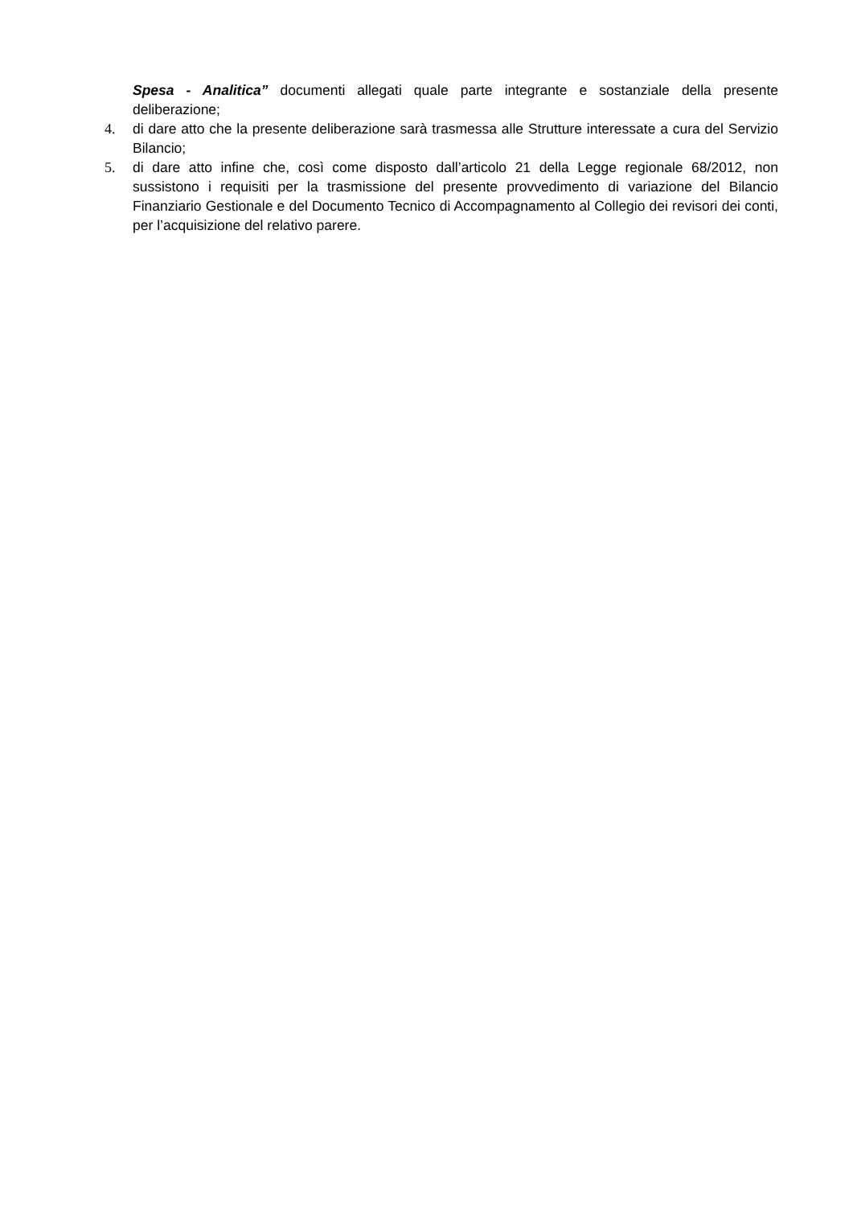Spesa - Analitica” documenti allegati quale parte integrante e sostanziale della presente deliberazione;
4. di dare atto che la presente deliberazione sarà trasmessa alle Strutture interessate a cura del Servizio Bilancio;
5. di dare atto infine che, così come disposto dall’articolo 21 della Legge regionale 68/2012, non sussistono i requisiti per la trasmissione del presente provvedimento di variazione del Bilancio Finanziario Gestionale e del Documento Tecnico di Accompagnamento al Collegio dei revisori dei conti, per l’acquisizione del relativo parere.